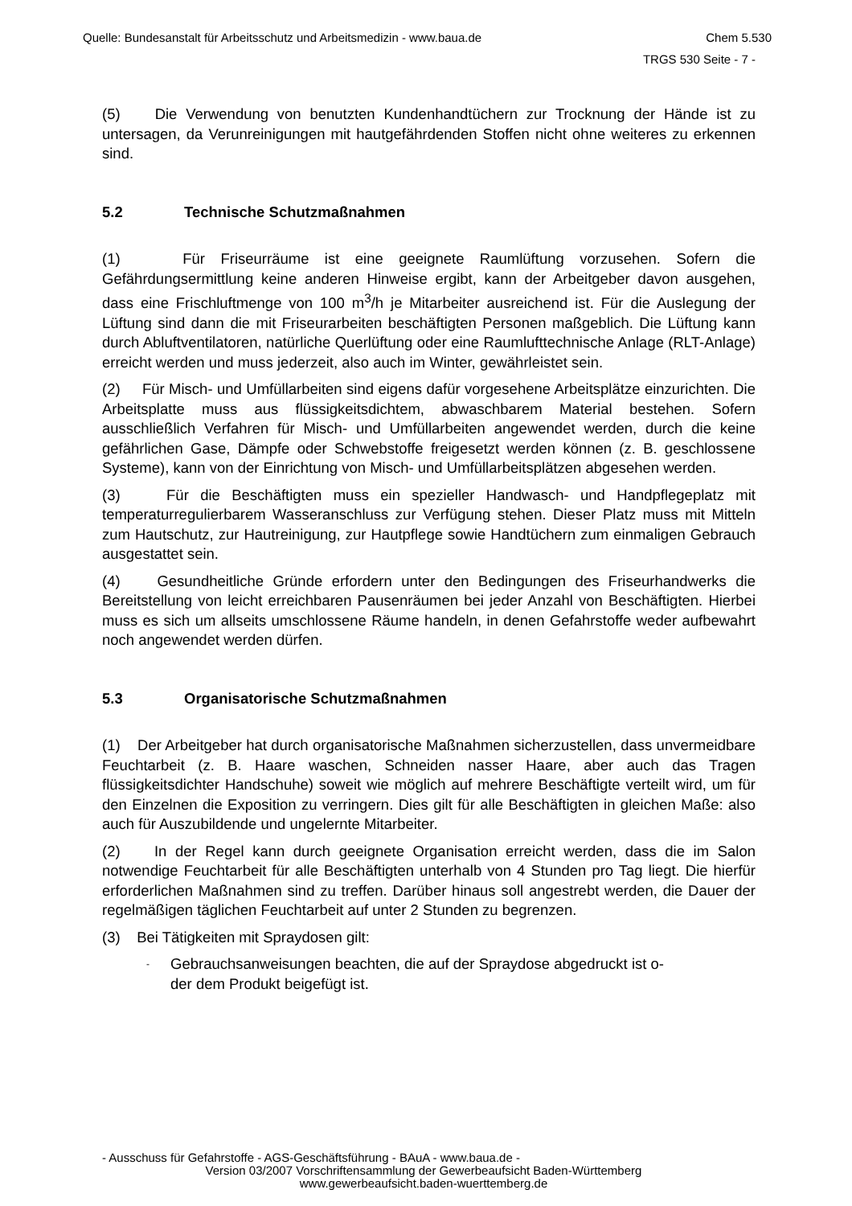Quelle: Bundesanstalt für Arbeitsschutz und Arbeitsmedizin - www.baua.de Chem 5.530
TRGS 530 Seite - 7 -
(5) Die Verwendung von benutzten Kundenhandtüchern zur Trocknung der Hände ist zu untersagen, da Verunreinigungen mit hautgefährdenden Stoffen nicht ohne weiteres zu erkennen sind.
5.2 Technische Schutzmaßnahmen
(1) Für Friseurräume ist eine geeignete Raumlüftung vorzusehen. Sofern die Gefährdungsermittlung keine anderen Hinweise ergibt, kann der Arbeitgeber davon ausgehen, dass eine Frischluftmenge von 100 m<sup>3</sup>/h je Mitarbeiter ausreichend ist. Für die Auslegung der Lüftung sind dann die mit Friseurarbeiten beschäftigten Personen maßgeblich. Die Lüftung kann durch Abluftventilatoren, natürliche Querlüftung oder eine Raumlufttechnische Anlage (RLT-Anlage) erreicht werden und muss jederzeit, also auch im Winter, gewährleistet sein.
(2) Für Misch- und Umfüllarbeiten sind eigens dafür vorgesehene Arbeitsplätze einzurichten. Die Arbeitsplatte muss aus flüssigkeitsdichtem, abwaschbarem Material bestehen. Sofern ausschließlich Verfahren für Misch- und Umfüllarbeiten angewendet werden, durch die keine gefährlichen Gase, Dämpfe oder Schwebstoffe freigesetzt werden können (z. B. geschlossene Systeme), kann von der Einrichtung von Misch- und Umfüllarbeitsplätzen abgesehen werden.
(3) Für die Beschäftigten muss ein spezieller Handwasch- und Handpflegeplatz mit temperaturregulierbarem Wasseranschluss zur Verfügung stehen. Dieser Platz muss mit Mitteln zum Hautschutz, zur Hautreinigung, zur Hautpflege sowie Handtüchern zum einmaligen Gebrauch ausgestattet sein.
(4) Gesundheitliche Gründe erfordern unter den Bedingungen des Friseurhandwerks die Bereitstellung von leicht erreichbaren Pausenräumen bei jeder Anzahl von Beschäftigten. Hierbei muss es sich um allseits umschlossene Räume handeln, in denen Gefahrstoffe weder aufbewahrt noch angewendet werden dürfen.
5.3 Organisatorische Schutzmaßnahmen
(1) Der Arbeitgeber hat durch organisatorische Maßnahmen sicherzustellen, dass unvermeidbare Feuchtarbeit (z. B. Haare waschen, Schneiden nasser Haare, aber auch das Tragen flüssigkeitsdichter Handschuhe) soweit wie möglich auf mehrere Beschäftigte verteilt wird, um für den Einzelnen die Exposition zu verringern. Dies gilt für alle Beschäftigten in gleichen Maße: also auch für Auszubildende und ungelernte Mitarbeiter.
(2) In der Regel kann durch geeignete Organisation erreicht werden, dass die im Salon notwendige Feuchtarbeit für alle Beschäftigten unterhalb von 4 Stunden pro Tag liegt. Die hierfür erforderlichen Maßnahmen sind zu treffen. Darüber hinaus soll angestrebt werden, die Dauer der regelmäßigen täglichen Feuchtarbeit auf unter 2 Stunden zu begrenzen.
(3) Bei Tätigkeiten mit Spraydosen gilt:
- Gebrauchsanweisungen beachten, die auf der Spraydose abgedruckt ist o-
der dem Produkt beigefügt ist.
- Ausschuss für Gefahrstoffe - AGS-Geschäftsführung - BAuA - www.baua.de -
Version 03/2007 Vorschriftensammlung der Gewerbeaufsicht Baden-Württemberg
www.gewerbeaufsicht.baden-wuerttemberg.de